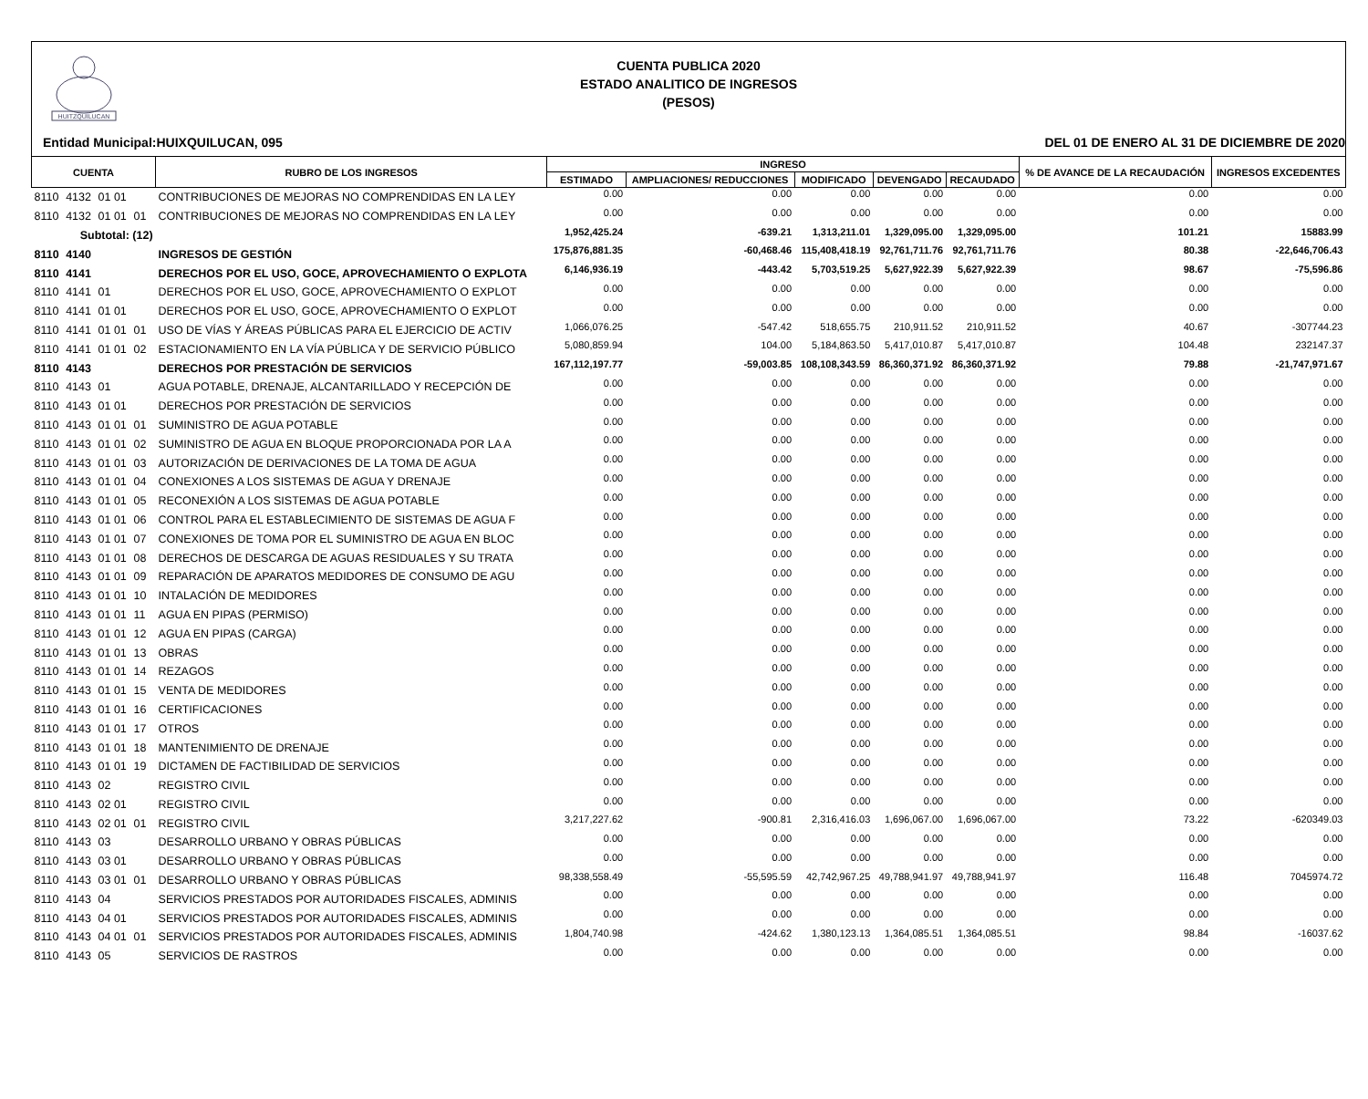HUITZQUILUCAN
CUENTA PUBLICA 2020
ESTADO ANALITICO DE INGRESOS
(PESOS)
Entidad Municipal:HUIXQUILUCAN, 095 DEL 01 DE ENERO AL 31 DE DICIEMBRE DE 2020
| CUENTA | | | | | RUBRO DE LOS INGRESOS | INGRESO | | | | | % DE AVANCE DE LA RECAUDACIÓN | INGRESOS EXCEDENTES |
| --- | --- | --- | --- | --- | --- | --- | --- | --- | --- | --- | --- | --- |
| | | | | | | ESTIMADO | AMPLIACIONES/ REDUCCIONES | MODIFICADO | DEVENGADO | RECAUDADO | | |
| 8110 | 4132 | 01 01 | | | CONTRIBUCIONES DE MEJORAS NO COMPRENDIDAS EN LA LEY | 0.00 | 0.00 | 0.00 | 0.00 | 0.00 | 0.00 | 0.00 |
| 8110 | 4132 | 01 01 | 01 | | CONTRIBUCIONES DE MEJORAS NO COMPRENDIDAS EN LA LEY | 0.00 | 0.00 | 0.00 | 0.00 | 0.00 | 0.00 | 0.00 |
| Subtotal: (12) | | | | | | 1,952,425.24 | -639.21 | 1,313,211.01 | 1,329,095.00 | 1,329,095.00 | 101.21 | 15883.99 |
| 8110 | 4140 | | | | INGRESOS DE GESTIÓN | 175,876,881.35 | -60,468.46 | 115,408,418.19 | 92,761,711.76 | 92,761,711.76 | 80.38 | -22,646,706.43 |
| 8110 | 4141 | | | | DERECHOS POR EL USO, GOCE, APROVECHAMIENTO O EXPLOTA | 6,146,936.19 | -443.42 | 5,703,519.25 | 5,627,922.39 | 5,627,922.39 | 98.67 | -75,596.86 |
| 8110 | 4141 | 01 | | | DERECHOS POR EL USO, GOCE, APROVECHAMIENTO O EXPLOT | 0.00 | 0.00 | 0.00 | 0.00 | 0.00 | 0.00 | 0.00 |
| 8110 | 4141 | 01 01 | | | DERECHOS POR EL USO, GOCE, APROVECHAMIENTO O EXPLOT | 0.00 | 0.00 | 0.00 | 0.00 | 0.00 | 0.00 | 0.00 |
| 8110 | 4141 | 01 01 | 01 | | USO DE VÍAS Y ÁREAS PÚBLICAS PARA EL EJERCICIO DE ACTIV | 1,066,076.25 | -547.42 | 518,655.75 | 210,911.52 | 210,911.52 | 40.67 | -307744.23 |
| 8110 | 4141 | 01 01 | 02 | | ESTACIONAMIENTO EN LA VÍA PÚBLICA Y DE SERVICIO PÚBLICO | 5,080,859.94 | 104.00 | 5,184,863.50 | 5,417,010.87 | 5,417,010.87 | 104.48 | 232147.37 |
| 8110 | 4143 | | | | DERECHOS POR PRESTACIÓN DE SERVICIOS | 167,112,197.77 | -59,003.85 | 108,108,343.59 | 86,360,371.92 | 86,360,371.92 | 79.88 | -21,747,971.67 |
| 8110 | 4143 | 01 | | | AGUA POTABLE, DRENAJE, ALCANTARILLADO Y RECEPCIÓN DE | 0.00 | 0.00 | 0.00 | 0.00 | 0.00 | 0.00 | 0.00 |
| 8110 | 4143 | 01 01 | | | DERECHOS POR PRESTACIÓN DE SERVICIOS | 0.00 | 0.00 | 0.00 | 0.00 | 0.00 | 0.00 | 0.00 |
| 8110 | 4143 | 01 01 | 01 | | SUMINISTRO DE AGUA POTABLE | 0.00 | 0.00 | 0.00 | 0.00 | 0.00 | 0.00 | 0.00 |
| 8110 | 4143 | 01 01 | 02 | | SUMINISTRO DE AGUA EN BLOQUE PROPORCIONADA POR LA A | 0.00 | 0.00 | 0.00 | 0.00 | 0.00 | 0.00 | 0.00 |
| 8110 | 4143 | 01 01 | 03 | | AUTORIZACIÓN DE DERIVACIONES DE LA TOMA DE AGUA | 0.00 | 0.00 | 0.00 | 0.00 | 0.00 | 0.00 | 0.00 |
| 8110 | 4143 | 01 01 | 04 | | CONEXIONES A LOS SISTEMAS DE AGUA Y DRENAJE | 0.00 | 0.00 | 0.00 | 0.00 | 0.00 | 0.00 | 0.00 |
| 8110 | 4143 | 01 01 | 05 | | RECONEXIÓN A LOS SISTEMAS DE AGUA POTABLE | 0.00 | 0.00 | 0.00 | 0.00 | 0.00 | 0.00 | 0.00 |
| 8110 | 4143 | 01 01 | 06 | | CONTROL PARA EL ESTABLECIMIENTO DE SISTEMAS DE AGUA F | 0.00 | 0.00 | 0.00 | 0.00 | 0.00 | 0.00 | 0.00 |
| 8110 | 4143 | 01 01 | 07 | | CONEXIONES DE TOMA POR EL SUMINISTRO DE AGUA EN BLOC | 0.00 | 0.00 | 0.00 | 0.00 | 0.00 | 0.00 | 0.00 |
| 8110 | 4143 | 01 01 | 08 | | DERECHOS DE DESCARGA DE AGUAS RESIDUALES Y SU TRATA | 0.00 | 0.00 | 0.00 | 0.00 | 0.00 | 0.00 | 0.00 |
| 8110 | 4143 | 01 01 | 09 | | REPARACIÓN DE APARATOS MEDIDORES DE CONSUMO DE AGU | 0.00 | 0.00 | 0.00 | 0.00 | 0.00 | 0.00 | 0.00 |
| 8110 | 4143 | 01 01 | 10 | | INTALACIÓN DE MEDIDORES | 0.00 | 0.00 | 0.00 | 0.00 | 0.00 | 0.00 | 0.00 |
| 8110 | 4143 | 01 01 | 11 | | AGUA EN PIPAS (PERMISO) | 0.00 | 0.00 | 0.00 | 0.00 | 0.00 | 0.00 | 0.00 |
| 8110 | 4143 | 01 01 | 12 | | AGUA EN PIPAS (CARGA) | 0.00 | 0.00 | 0.00 | 0.00 | 0.00 | 0.00 | 0.00 |
| 8110 | 4143 | 01 01 | 13 | | OBRAS | 0.00 | 0.00 | 0.00 | 0.00 | 0.00 | 0.00 | 0.00 |
| 8110 | 4143 | 01 01 | 14 | | REZAGOS | 0.00 | 0.00 | 0.00 | 0.00 | 0.00 | 0.00 | 0.00 |
| 8110 | 4143 | 01 01 | 15 | | VENTA DE MEDIDORES | 0.00 | 0.00 | 0.00 | 0.00 | 0.00 | 0.00 | 0.00 |
| 8110 | 4143 | 01 01 | 16 | | CERTIFICACIONES | 0.00 | 0.00 | 0.00 | 0.00 | 0.00 | 0.00 | 0.00 |
| 8110 | 4143 | 01 01 | 17 | | OTROS | 0.00 | 0.00 | 0.00 | 0.00 | 0.00 | 0.00 | 0.00 |
| 8110 | 4143 | 01 01 | 18 | | MANTENIMIENTO DE DRENAJE | 0.00 | 0.00 | 0.00 | 0.00 | 0.00 | 0.00 | 0.00 |
| 8110 | 4143 | 01 01 | 19 | | DICTAMEN DE FACTIBILIDAD DE SERVICIOS | 0.00 | 0.00 | 0.00 | 0.00 | 0.00 | 0.00 | 0.00 |
| 8110 | 4143 | 02 | | | REGISTRO CIVIL | 0.00 | 0.00 | 0.00 | 0.00 | 0.00 | 0.00 | 0.00 |
| 8110 | 4143 | 02 01 | | | REGISTRO CIVIL | 0.00 | 0.00 | 0.00 | 0.00 | 0.00 | 0.00 | 0.00 |
| 8110 | 4143 | 02 01 | 01 | | REGISTRO CIVIL | 3,217,227.62 | -900.81 | 2,316,416.03 | 1,696,067.00 | 1,696,067.00 | 73.22 | -620349.03 |
| 8110 | 4143 | 03 | | | DESARROLLO URBANO Y OBRAS PÚBLICAS | 0.00 | 0.00 | 0.00 | 0.00 | 0.00 | 0.00 | 0.00 |
| 8110 | 4143 | 03 01 | | | DESARROLLO URBANO Y OBRAS PÚBLICAS | 0.00 | 0.00 | 0.00 | 0.00 | 0.00 | 0.00 | 0.00 |
| 8110 | 4143 | 03 01 | 01 | | DESARROLLO URBANO Y OBRAS PÚBLICAS | 98,338,558.49 | -55,595.59 | 42,742,967.25 | 49,788,941.97 | 49,788,941.97 | 116.48 | 7045974.72 |
| 8110 | 4143 | 04 | | | SERVICIOS PRESTADOS POR AUTORIDADES FISCALES, ADMINIS | 0.00 | 0.00 | 0.00 | 0.00 | 0.00 | 0.00 | 0.00 |
| 8110 | 4143 | 04 01 | | | SERVICIOS PRESTADOS POR AUTORIDADES FISCALES, ADMINIS | 0.00 | 0.00 | 0.00 | 0.00 | 0.00 | 0.00 | 0.00 |
| 8110 | 4143 | 04 01 | 01 | | SERVICIOS PRESTADOS POR AUTORIDADES FISCALES, ADMINIS | 1,804,740.98 | -424.62 | 1,380,123.13 | 1,364,085.51 | 1,364,085.51 | 98.84 | -16037.62 |
| 8110 | 4143 | 05 | | | SERVICIOS DE RASTROS | 0.00 | 0.00 | 0.00 | 0.00 | 0.00 | 0.00 | 0.00 |